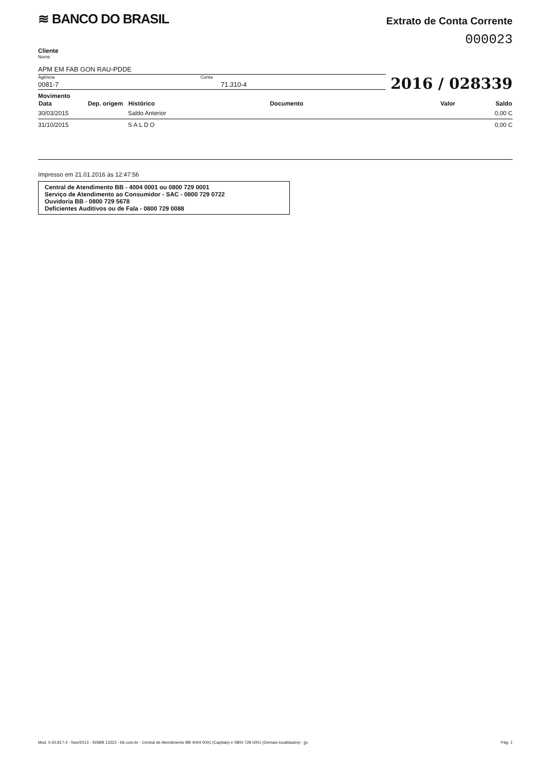≋ BANCO DO BRASIL
Extrato de Conta Corrente
000023
Cliente
Nome
APM EM FAB GON RAU-PDDE
Agência
0081-7
Conta
71.310-4
2016 / 028339
Movimento
| Data | Dep. origem | Histórico | Documento | Valor | Saldo |
| --- | --- | --- | --- | --- | --- |
| 30/03/2015 | | Saldo Anterior | | | 0,00 C |
| 31/10/2015 | | SALDO | | | 0,00 C |
Impresso em 21.01.2016 às 12:47:56
Central de Atendimento BB - 4004 0001 ou 0800 729 0001
Serviço de Atendimento ao Consumidor - SAC - 0800 729 0722
Ouvidoria BB - 0800 729 5678
Deficientes Auditivos ou de Fala - 0800 729 0088
Mod. 0.50.817-2 - Nov/2013 - SISBB 13322 - bb.com.br - Central de Atendimento BB 4004 0001 (Capitais) e 0800 729 0001 (Demais localidades) - jjv Pág. 1